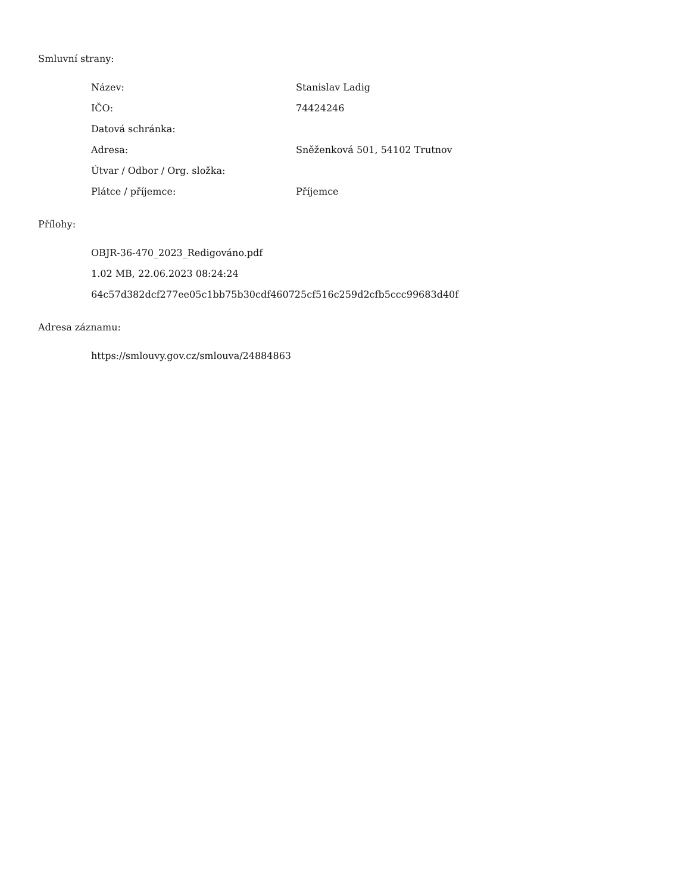Smluvní strany:
Název: Stanislav Ladig
IČO: 74424246
Datová schránka:
Adresa: Sněženková 501, 54102 Trutnov
Útvar / Odbor / Org. složka:
Plátce / příjemce: Příjemce
Přílohy:
OBJR-36-470_2023_Redigováno.pdf
1.02 MB, 22.06.2023 08:24:24
64c57d382dcf277ee05c1bb75b30cdf460725cf516c259d2cfb5ccc99683d40f
Adresa záznamu:
https://smlouvy.gov.cz/smlouva/24884863